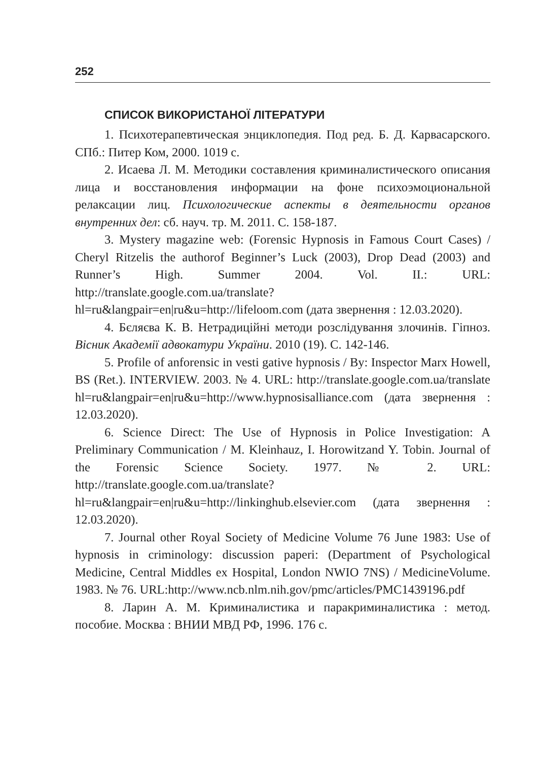252
СПИСОК ВИКОРИСТАНОЇ ЛІТЕРАТУРИ
1. Психотерапевтическая энциклопедия. Под ред. Б. Д. Карвасарского. СПб.: Питер Ком, 2000. 1019 с.
2. Исаева Л. М. Методики составления криминалистического описания лица и восстановления информации на фоне психоэмоциональной релаксации лиц. Психологические аспекты в деятельности органов внутренних дел: сб. науч. тр. М. 2011. С. 158-187.
3. Mystery magazine web: (Forensic Hypnosis in Famous Court Cases) / Cheryl Ritzelis the authorof Beginner’s Luck (2003), Drop Dead (2003) and Runner’s High. Summer 2004. Vol. II.: URL: http://translate.google.com.ua/translate?hl=ru&langpair=en|ru&u=http://lifeloom.com (дата звернення : 12.03.2020).
4. Бєляєва К. В. Нетрадиційні методи розслідування злочинів. Гіпноз. Вісник Академії адвокатури України. 2010 (19). С. 142-146.
5. Profile of anforensic in vesti gative hypnosis / By: Inspector Marx Howell, BS (Ret.). INTERVIEW. 2003. № 4. URL: http://translate.google.com.ua/translate hl=ru&langpair=en|ru&u=http://www.hypnosisalliance.com (дата звернення : 12.03.2020).
6. Science Direct: The Use of Hypnosis in Police Investigation: A Preliminary Communication / M. Kleinhauz, I. Horowitzand Y. Tobin. Journal of the Forensic Science Society. 1977. № 2. URL: http://translate.google.com.ua/translate?hl=ru&langpair=en|ru&u=http://linkinghub.elsevier.com (дата звернення : 12.03.2020).
7. Journal other Royal Society of Medicine Volume 76 June 1983: Use of hypnosis in criminology: discussion paperi: (Department of Psychological Medicine, Central Middles ex Hospital, London NWIO 7NS) / MedicineVolume. 1983. № 76. URL:http://www.ncb.nlm.nih.gov/pmc/articles/PMC1439196.pdf
8. Ларин А. М. Криминалистика и паракриминалистика : метод. пособие. Москва : ВНИИ МВД РФ, 1996. 176 с.